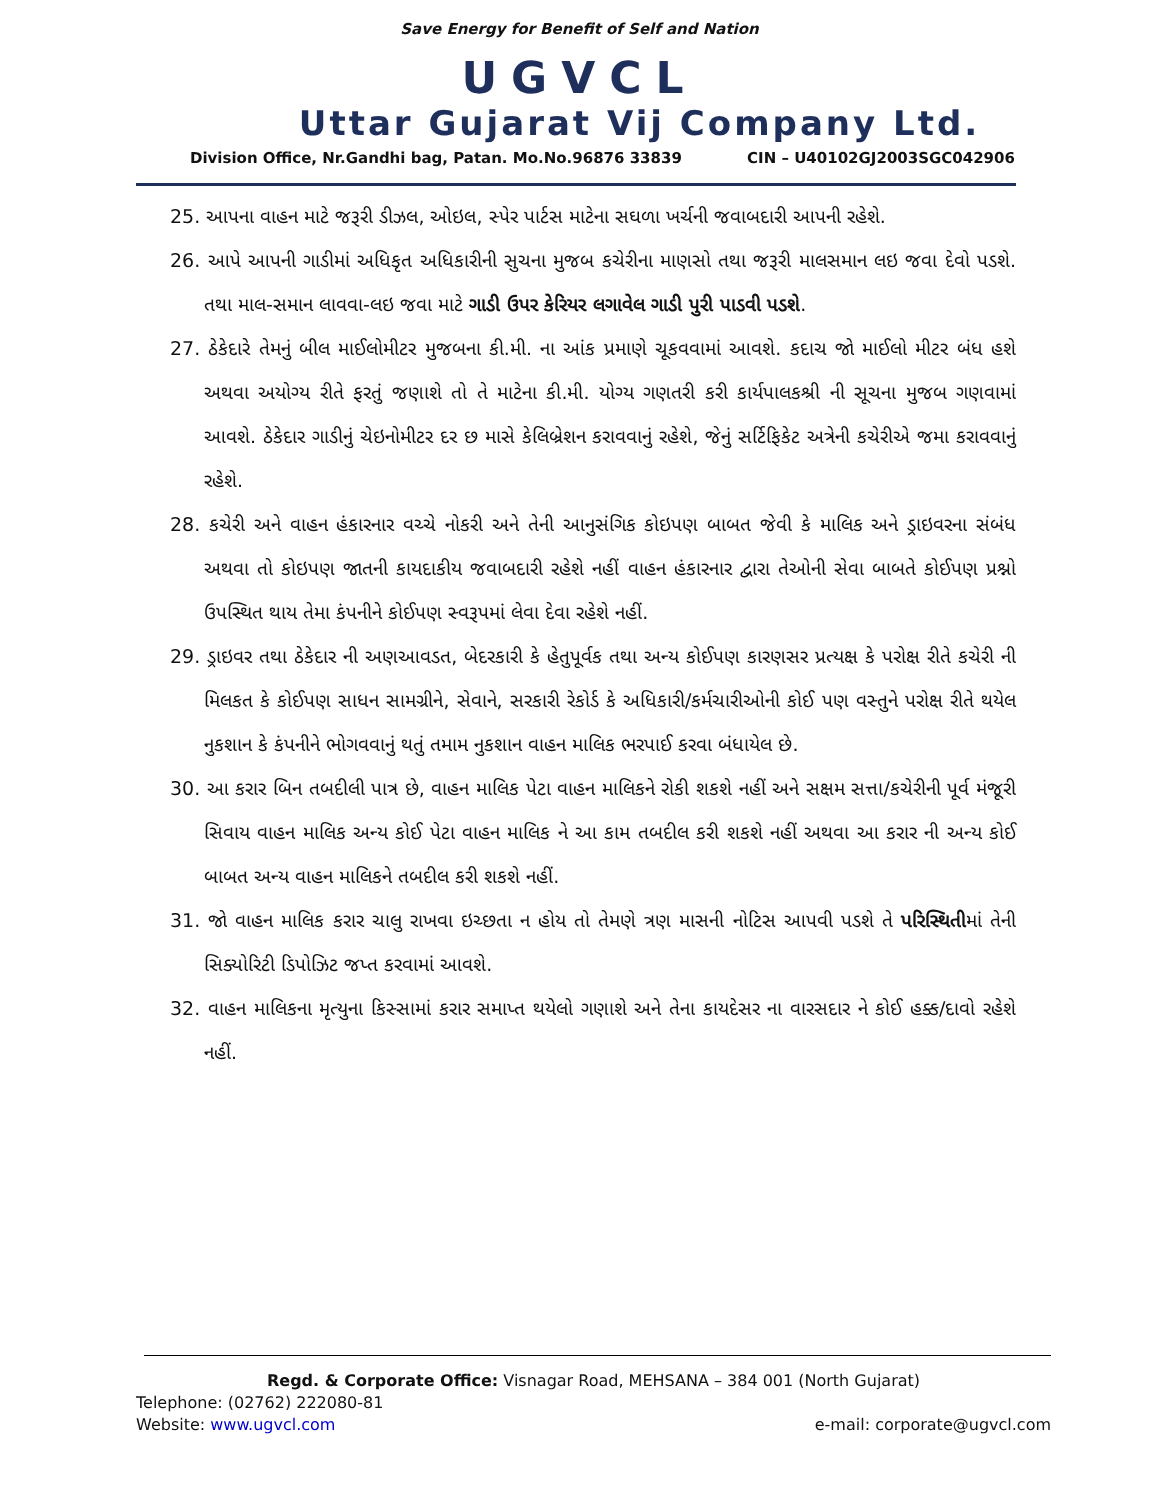Save Energy for Benefit of Self and Nation
UGVCL
Uttar Gujarat Vij Company Ltd.
Division Office, Nr.Gandhi bag, Patan. Mo.No.96876 33839 CIN – U40102GJ2003SGC042906
25. આપના વાહન માટે જરૂરી ડીઝલ, ઓઇલ, સ્પેર પાર્ટસ માટેના સઘળા ખર્ચની જવાબદારી આપની રહેશે.
26. આપે આપની ગાડીમાં અધિકૃત અધિકારીની સુચના મુજબ કચેરીના માણસો તથા જરૂરી માલસમાન લઇ જવા દેવો પડશે. તથા માલ-સમાન લાવવા-લઇ જવા માટે ગાડી ઉપર કેરિયર લગાવેલ ગાડી પુરી પાડવી પડશે.
27. ઠેકેદારે તેમનું બીલ માઈલોમીટર મુજબના કી.મી. ના આંક પ્રમાણે ચૂકવવામાં આવશે. કદાચ જો માઈલો મીટર બંધ હશે અથવા અયોગ્ય રીતે ફરતું જણાશે તો તે માટેના કી.મી. યોગ્ય ગણતરી કરી કાર્યપાલકશ્રી ની સૂચના મુજબ ગણવામાં આવશે. ઠેકેદાર ગાડીનું ચેઇનોમીટર દર છ માસે કેલિબ્રેશન કરાવવાનું રહેશે, જેનું સર્ટિફિકેટ અત્રેની કચેરીએ જમા કરાવવાનું રહેશે.
28. કચેરી અને વાહન હંકારનાર વચ્ચે નોકરી અને તેની આનુસંગિક કોઇપણ બાબત જેવી કે માલિક અને ડ્રાઇવરના સંબંધ અથવા તો કોઇપણ જાતની કાયદાકીય જવાબદારી રહેશે નહીં વાહન હંકારનાર દ્વારા તેઓની સેવા બાબતે કોઈપણ પ્રશ્નો ઉપસ્થિત થાય તેમા કંપનીને કોઈપણ સ્વરૂપમાં લેવા દેવા રહેશે નહીં.
29. ડ્રાઇવર તથા ઠેકેદાર ની અણઆવડત, બેદરકારી કે હેતુપૂર્વક તથા અન્ય કોઈપણ કારણસર પ્રત્યક્ષ કે પરોક્ષ રીતે કચેરી ની મિલકત કે કોઈપણ સાધન સામગ્રીને, સેવાને, સરકારી રેકોર્ડ કે અધિકારી/કર્મચારીઓની કોઈ પણ વસ્તુને પરોક્ષ રીતે થયેલ નુકશાન કે કંપનીને ભોગવવાનું થતું તમામ નુકશાન વાહન માલિક ભરપાઈ કરવા બંધાયેલ છે.
30. આ કરાર બિન તબદીલી પાત્ર છે, વાહન માલિક પેટા વાહન માલિકને રોકી શકશે નહીં અને સક્ષમ સત્તા/કચેરીની પૂર્વ મંજૂરી સિવાય વાહન માલિક અન્ય કોઈ પેટા વાહન માલિક ને આ કામ તબદીલ કરી શકશે નહીં અથવા આ કરાર ની અન્ય કોઈ બાબત અન્ય વાહન માલિકને તબદીલ કરી શકશે નહીં.
31. જો વાહન માલિક કરાર ચાલુ રાખવા ઇચ્છતા ન હોય તો તેમણે ત્રણ માસની નોટિસ આપવી પડશે તે પરિસ્થિતીમાં તેની સિક્યોરિટી ડિપોઝિટ જપ્ત કરવામાં આવશે.
32. વાહન માલિકના મૃત્યુના કિસ્સામાં કરાર સમાપ્ત થયેલો ગણાશે અને તેના કાયદેસર ના વારસદાર ને કોઈ હક્ક/દાવો રહેશે નહીં.
Regd. & Corporate Office: Visnagar Road, MEHSANA – 384 001 (North Gujarat)
Telephone: (02762) 222080-81
Website: www.ugvcl.com e-mail: corporate@ugvcl.com